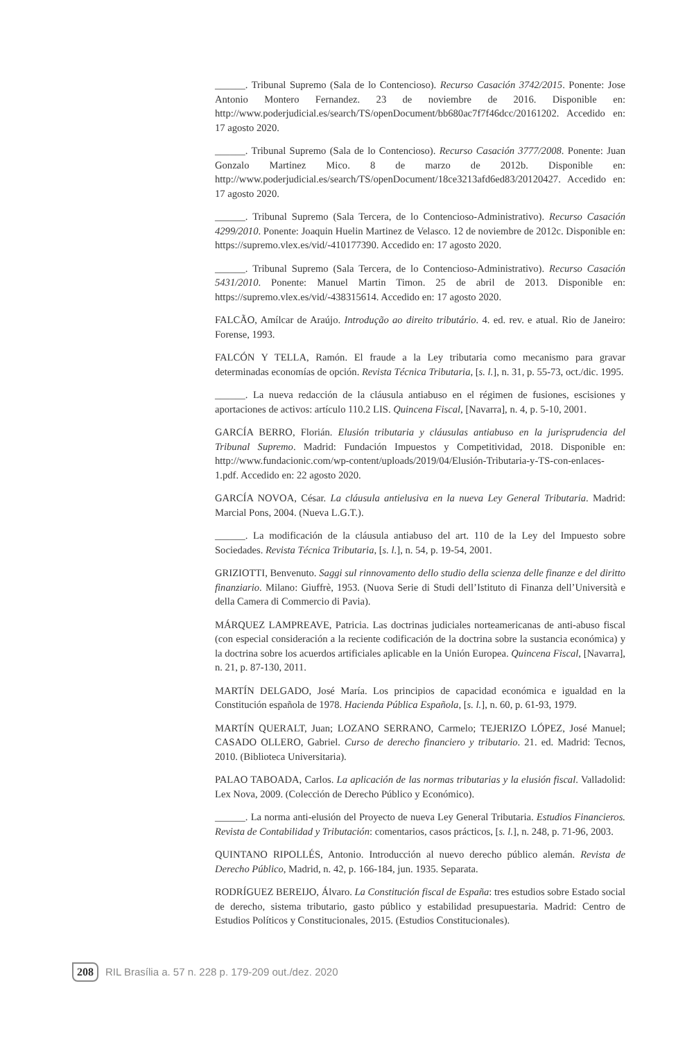______. Tribunal Supremo (Sala de lo Contencioso). Recurso Casación 3742/2015. Ponente: Jose Antonio Montero Fernandez. 23 de noviembre de 2016. Disponible en: http://www.poderjudicial.es/search/TS/openDocument/bb680ac7f7f46dcc/20161202. Accedido en: 17 agosto 2020.
______. Tribunal Supremo (Sala de lo Contencioso). Recurso Casación 3777/2008. Ponente: Juan Gonzalo Martinez Mico. 8 de marzo de 2012b. Disponible en: http://www.poderjudicial.es/search/TS/openDocument/18ce3213afd6ed83/20120427. Accedido en: 17 agosto 2020.
______. Tribunal Supremo (Sala Tercera, de lo Contencioso-Administrativo). Recurso Casación 4299/2010. Ponente: Joaquin Huelin Martinez de Velasco. 12 de noviembre de 2012c. Disponible en: https://supremo.vlex.es/vid/-410177390. Accedido en: 17 agosto 2020.
______. Tribunal Supremo (Sala Tercera, de lo Contencioso-Administrativo). Recurso Casación 5431/2010. Ponente: Manuel Martin Timon. 25 de abril de 2013. Disponible en: https://supremo.vlex.es/vid/-438315614. Accedido en: 17 agosto 2020.
FALCÃO, Amílcar de Araújo. Introdução ao direito tributário. 4. ed. rev. e atual. Rio de Janeiro: Forense, 1993.
FALCÓN Y TELLA, Ramón. El fraude a la Ley tributaria como mecanismo para gravar determinadas economías de opción. Revista Técnica Tributaria, [s. l.], n. 31, p. 55-73, oct./dic. 1995.
______. La nueva redacción de la cláusula antiabuso en el régimen de fusiones, escisiones y aportaciones de activos: artículo 110.2 LIS. Quincena Fiscal, [Navarra], n. 4, p. 5-10, 2001.
GARCÍA BERRO, Florián. Elusión tributaria y cláusulas antiabuso en la jurisprudencia del Tribunal Supremo. Madrid: Fundación Impuestos y Competitividad, 2018. Disponible en: http://www.fundacionic.com/wp-content/uploads/2019/04/Elusión-Tributaria-y-TS-con-enlaces-1.pdf. Accedido en: 22 agosto 2020.
GARCÍA NOVOA, César. La cláusula antielusiva en la nueva Ley General Tributaria. Madrid: Marcial Pons, 2004. (Nueva L.G.T.).
______. La modificación de la cláusula antiabuso del art. 110 de la Ley del Impuesto sobre Sociedades. Revista Técnica Tributaria, [s. l.], n. 54, p. 19-54, 2001.
GRIZIOTTI, Benvenuto. Saggi sul rinnovamento dello studio della scienza delle finanze e del diritto finanziario. Milano: Giuffrè, 1953. (Nuova Serie di Studi dell’Istituto di Finanza dell’Università e della Camera di Commercio di Pavia).
MÁRQUEZ LAMPREAVE, Patricia. Las doctrinas judiciales norteamericanas de anti-abuso fiscal (con especial consideración a la reciente codificación de la doctrina sobre la sustancia económica) y la doctrina sobre los acuerdos artificiales aplicable en la Unión Europea. Quincena Fiscal, [Navarra], n. 21, p. 87-130, 2011.
MARTÍN DELGADO, José María. Los principios de capacidad económica e igualdad en la Constitución española de 1978. Hacienda Pública Española, [s. l.], n. 60, p. 61-93, 1979.
MARTÍN QUERALT, Juan; LOZANO SERRANO, Carmelo; TEJERIZO LÓPEZ, José Manuel; CASADO OLLERO, Gabriel. Curso de derecho financiero y tributario. 21. ed. Madrid: Tecnos, 2010. (Biblioteca Universitaria).
PALAO TABOADA, Carlos. La aplicación de las normas tributarias y la elusión fiscal. Valladolid: Lex Nova, 2009. (Colección de Derecho Público y Económico).
______. La norma anti-elusión del Proyecto de nueva Ley General Tributaria. Estudios Financieros. Revista de Contabilidad y Tributación: comentarios, casos prácticos, [s. l.], n. 248, p. 71-96, 2003.
QUINTANO RIPOLLÉS, Antonio. Introducción al nuevo derecho público alemán. Revista de Derecho Público, Madrid, n. 42, p. 166-184, jun. 1935. Separata.
RODRÍGUEZ BEREIJO, Álvaro. La Constitución fiscal de España: tres estudios sobre Estado social de derecho, sistema tributario, gasto público y estabilidad presupuestaria. Madrid: Centro de Estudios Políticos y Constitucionales, 2015. (Estudios Constitucionales).
208 RIL Brasília a. 57 n. 228 p. 179-209 out./dez. 2020